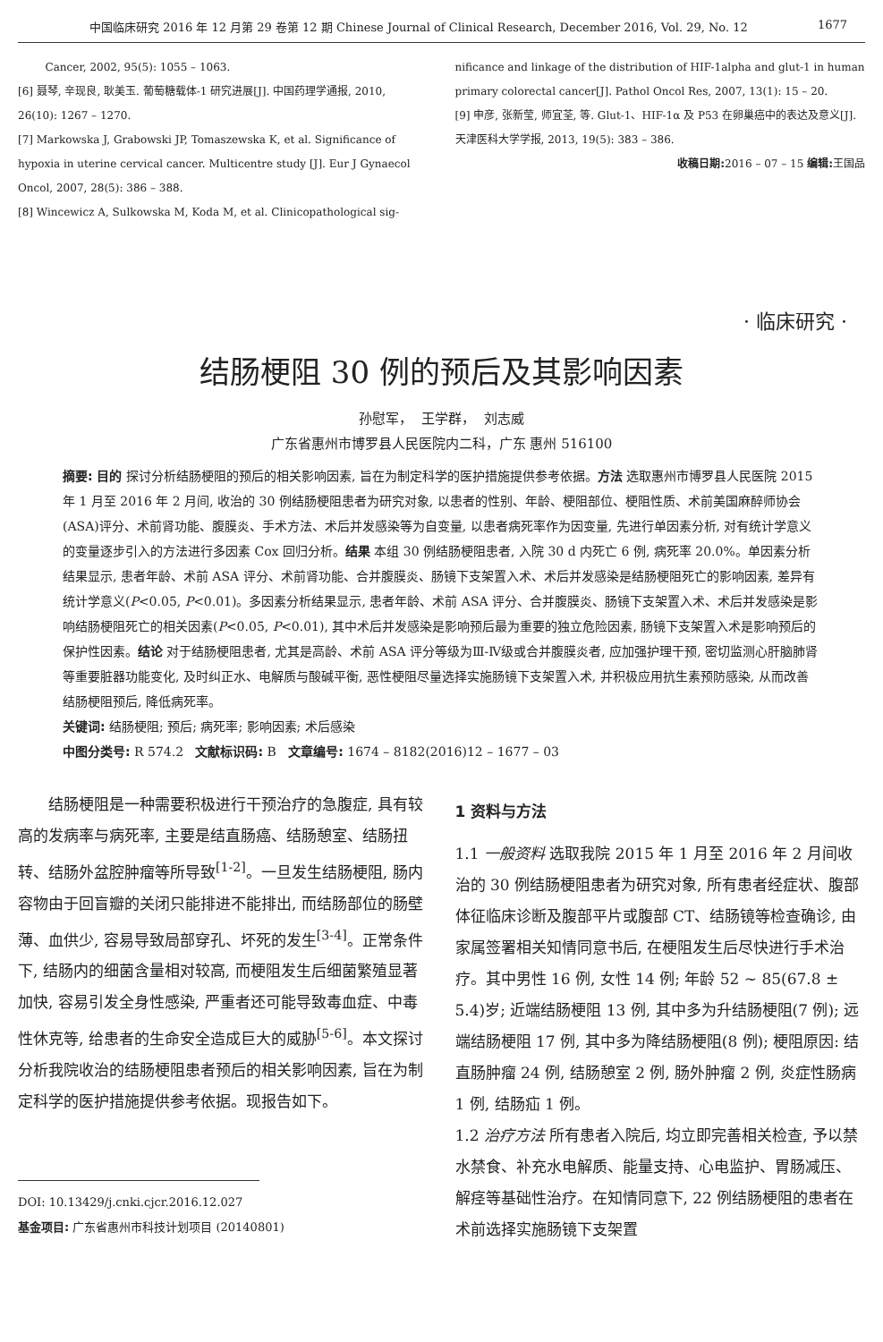中国临床研究 2016 年 12 月第 29 卷第 12 期 Chinese Journal of Clinical Research, December 2016, Vol. 29, No. 12 1677
Cancer, 2002, 95(5): 1055 – 1063.
[6] 聂琴, 辛现良, 耿美玉. 葡萄糖载体-1 研究进展[J]. 中国药理学通报, 2010, 26(10): 1267 – 1270.
[7] Markowska J, Grabowski JP, Tomaszewska K, et al. Significance of hypoxia in uterine cervical cancer. Multicentre study [J]. Eur J Gynaecol Oncol, 2007, 28(5): 386 – 388.
[8] Wincewicz A, Sulkowska M, Koda M, et al. Clinicopathological sig-
nificance and linkage of the distribution of HIF-1alpha and glut-1 in human primary colorectal cancer[J]. Pathol Oncol Res, 2007, 13(1): 15 – 20.
[9] 申彦, 张新莹, 师宜荃, 等. Glut-1、HIF-1α 及 P53 在卵巢癌中的表达及意义[J]. 天津医科大学学报, 2013, 19(5): 383 – 386.
收稿日期: 2016 – 07 – 15 编辑: 王国品
· 临床研究 ·
结肠梗阻 30 例的预后及其影响因素
孙慰军， 王学群， 刘志威
广东省惠州市博罗县人民医院内二科，广东 惠州 516100
摘要: 目的 探讨分析结肠梗阻的预后的相关影响因素, 旨在为制定科学的医护措施提供参考依据。方法 选取惠州市博罗县人民医院 2015 年 1 月至 2016 年 2 月间, 收治的 30 例结肠梗阻患者为研究对象, 以患者的性别、年龄、梗阻部位、梗阻性质、术前美国麻醉师协会(ASA)评分、术前肾功能、腹膜炎、手术方法、术后并发感染等为自变量, 以患者病死率作为因变量, 先进行单因素分析, 对有统计学意义的变量逐步引入的方法进行多因素 Cox 回归分析。结果 本组 30 例结肠梗阻患者, 入院 30 d 内死亡 6 例, 病死率 20.0%。单因素分析结果显示, 患者年龄、术前 ASA 评分、术前肾功能、合并腹膜炎、肠镜下支架置入术、术后并发感染是结肠梗阻死亡的影响因素, 差异有统计学意义(P<0.05, P<0.01)。多因素分析结果显示, 患者年龄、术前 ASA 评分、合并腹膜炎、肠镜下支架置入术、术后并发感染是影响结肠梗阻死亡的相关因素(P<0.05, P<0.01), 其中术后并发感染是影响预后最为重要的独立危险因素, 肠镜下支架置入术是影响预后的保护性因素。结论 对于结肠梗阻患者, 尤其是高龄、术前 ASA 评分等级为Ⅲ-Ⅳ级或合并腹膜炎者, 应加强护理干预, 密切监测心肝脑肺肾等重要脏器功能变化, 及时纠正水、电解质与酸碱平衡, 恶性梗阻尽量选择实施肠镜下支架置入术, 并积极应用抗生素预防感染, 从而改善结肠梗阻预后, 降低病死率。
关键词: 结肠梗阻; 预后; 病死率; 影响因素; 术后感染
中图分类号: R 574.2 文献标识码: B 文章编号: 1674 – 8182(2016)12 – 1677 – 03
结肠梗阻是一种需要积极进行干预治疗的急腹症, 具有较高的发病率与病死率, 主要是结直肠癌、结肠憩室、结肠扭转、结肠外盆腔肿瘤等所导致<sup>[1-2]</sup>。一旦发生结肠梗阻, 肠内容物由于回盲瓣的关闭只能排进不能排出, 而结肠部位的肠壁薄、血供少, 容易导致局部穿孔、坏死的发生<sup>[3-4]</sup>。正常条件下, 结肠内的细菌含量相对较高, 而梗阻发生后细菌繁殖显著加快, 容易引发全身性感染, 严重者还可能导致毒血症、中毒性休克等, 给患者的生命安全造成巨大的威胁<sup>[5-6]</sup>。本文探讨分析我院收治的结肠梗阻患者预后的相关影响因素, 旨在为制定科学的医护措施提供参考依据。现报告如下。
DOI: 10.13429/j.cnki.cjcr.2016.12.027
基金项目: 广东省惠州市科技计划项目 (20140801)
1 资料与方法
1.1 一般资料 选取我院 2015 年 1 月至 2016 年 2 月间收治的 30 例结肠梗阻患者为研究对象, 所有患者经症状、腹部体征临床诊断及腹部平片或腹部 CT、结肠镜等检查确诊, 由家属签署相关知情同意书后, 在梗阻发生后尽快进行手术治疗。其中男性 16 例, 女性 14 例; 年龄 52 ~ 85(67.8 ± 5.4)岁; 近端结肠梗阻 13 例, 其中多为升结肠梗阻(7 例); 远端结肠梗阻 17 例, 其中多为降结肠梗阻(8 例); 梗阻原因: 结直肠肿瘤 24 例, 结肠憩室 2 例, 肠外肿瘤 2 例, 炎症性肠病 1 例, 结肠疝 1 例。
1.2 治疗方法 所有患者入院后, 均立即完善相关检查, 予以禁水禁食、补充水电解质、能量支持、心电监护、胃肠减压、解痉等基础性治疗。在知情同意下, 22 例结肠梗阻的患者在术前选择实施肠镜下支架置